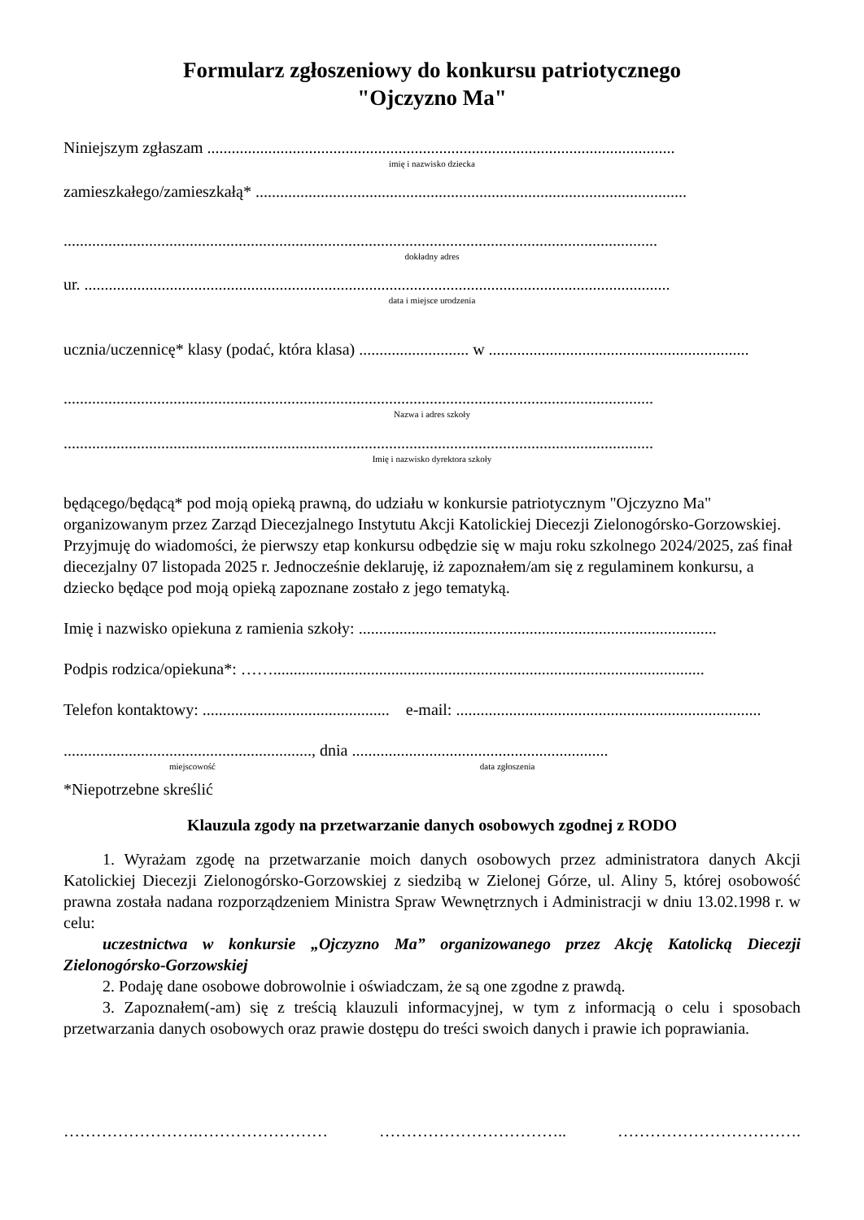Formularz zgłoszeniowy do konkursu patriotycznego
"Ojczyzno Ma"
Niniejszym zgłaszam ...................................................................................................................
imię i nazwisko dziecka
zamieszkałego/zamieszkałą* ..........................................................................................................
..................................................................................................................................................
dokładny adres
ur. ................................................................................................................................................
data i miejsce urodzenia
ucznia/uczennicę* klasy (podać, która klasa) ........................... w ................................................................
.................................................................................................................................................
Nazwa i adres szkoły
.................................................................................................................................................
Imię i nazwisko dyrektora szkoły
będącego/będącą* pod moją opieką prawną, do udziału w konkursie patriotycznym "Ojczyzno Ma" organizowanym przez Zarząd Diecezjalnego Instytutu Akcji Katolickiej Diecezji Zielonogórsko-Gorzowskiej. Przyjmuję do wiadomości, że pierwszy etap konkursu odbędzie się w maju roku szkolnego 2024/2025, zaś finał diecezjalny 07 listopada 2025 r. Jednocześnie deklaruję, iż zapoznałem/am się z regulaminem konkursu, a dziecko będące pod moją opieką zapoznane zostało z jego tematyką.
Imię i nazwisko opiekuna z ramienia szkoły: ........................................................................................
Podpis rodzica/opiekuna*: ……..........................................................................................................
Telefon kontaktowy: .............................................. e-mail: ...........................................................................
............................................................., dnia ...............................................................
miejscowość data zgłoszenia
*Niepotrzebne skreślić
Klauzula zgody na przetwarzanie danych osobowych zgodnej z RODO
1. Wyrażam zgodę na przetwarzanie moich danych osobowych przez administratora danych Akcji Katolickiej Diecezji Zielonogórsko-Gorzowskiej z siedzibą w Zielonej Górze, ul. Aliny 5, której osobowość prawna została nadana rozporządzeniem Ministra Spraw Wewnętrznych i Administracji w dniu 13.02.1998 r. w celu:
uczestnictwa w konkursie „Ojczyzno Ma” organizowanego przez Akcję Katolicką Diecezji Zielonogórsko-Gorzowskiej
2. Podaję dane osobowe dobrowolnie i oświadczam, że są one zgodne z prawdą.
3. Zapoznałem(-am) się z treścią klauzuli informacyjnej, w tym z informacją o celu i sposobach przetwarzania danych osobowych oraz prawie dostępu do treści swoich danych i prawie ich poprawiania.
…………………….…………………… …………………………….. …………………………….